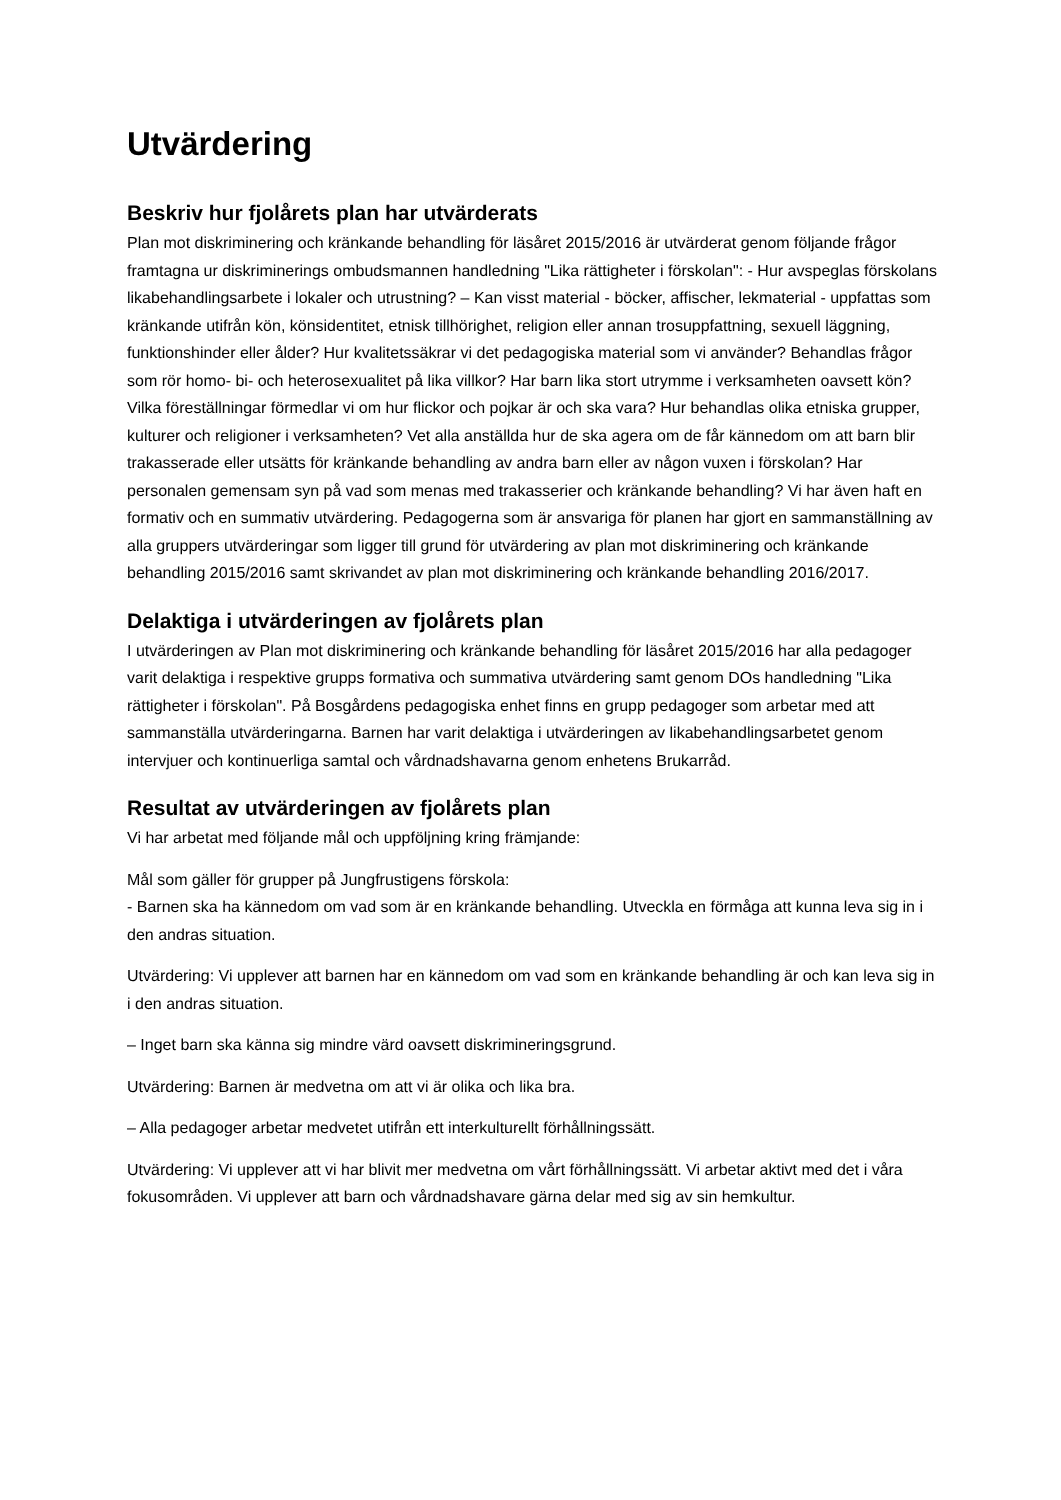Utvärdering
Beskriv hur fjolårets plan har utvärderats
Plan mot diskriminering och kränkande behandling för läsåret 2015/2016 är utvärderat genom följande frågor framtagna ur diskriminerings ombudsmannen handledning "Lika rättigheter i förskolan": - Hur avspeglas förskolans likabehandlingsarbete i lokaler och utrustning? – Kan visst material - böcker, affischer, lekmaterial - uppfattas som kränkande utifrån kön, könsidentitet, etnisk tillhörighet, religion eller annan trosuppfattning, sexuell läggning, funktionshinder eller ålder? Hur kvalitetssäkrar vi det pedagogiska material som vi använder? Behandlas frågor som rör homo- bi- och heterosexualitet på lika villkor? Har barn lika stort utrymme i verksamheten oavsett kön? Vilka föreställningar förmedlar vi om hur flickor och pojkar är och ska vara? Hur behandlas olika etniska grupper, kulturer och religioner i verksamheten? Vet alla anställda hur de ska agera om de får kännedom om att barn blir trakasserade eller utsätts för kränkande behandling av andra barn eller av någon vuxen i förskolan? Har personalen gemensam syn på vad som menas med trakasserier och kränkande behandling? Vi har även haft en formativ och en summativ utvärdering. Pedagogerna som är ansvariga för planen har gjort en sammanställning av alla gruppers utvärderingar som ligger till grund för utvärdering av plan mot diskriminering och kränkande behandling 2015/2016 samt skrivandet av plan mot diskriminering och kränkande behandling 2016/2017.
Delaktiga i utvärderingen av fjolårets plan
I utvärderingen av Plan mot diskriminering och kränkande behandling för läsåret 2015/2016 har alla pedagoger varit delaktiga i respektive grupps formativa och summativa utvärdering samt genom DOs handledning "Lika rättigheter i förskolan". På Bosgårdens pedagogiska enhet finns en grupp pedagoger som arbetar med att sammanställa utvärderingarna. Barnen har varit delaktiga i utvärderingen av likabehandlingsarbetet genom intervjuer och kontinuerliga samtal och vårdnadshavarna genom enhetens Brukarråd.
Resultat av utvärderingen av fjolårets plan
Vi har arbetat med följande mål och uppföljning kring främjande:
Mål som gäller för grupper på Jungfrustigens förskola:
- Barnen ska ha kännedom om vad som är en kränkande behandling. Utveckla en förmåga att kunna leva sig in i den andras situation.
Utvärdering: Vi upplever att barnen har en kännedom om vad som en kränkande behandling är och kan leva sig in i den andras situation.
– Inget barn ska känna sig mindre värd oavsett diskrimineringsgrund.
Utvärdering: Barnen är medvetna om att vi är olika och lika bra.
– Alla pedagoger arbetar medvetet utifrån ett interkulturellt förhållningssätt.
Utvärdering: Vi upplever att vi har blivit mer medvetna om vårt förhållningssätt. Vi arbetar aktivt med det i våra fokusområden. Vi upplever att barn och vårdnadshavare gärna delar med sig av sin hemkultur.